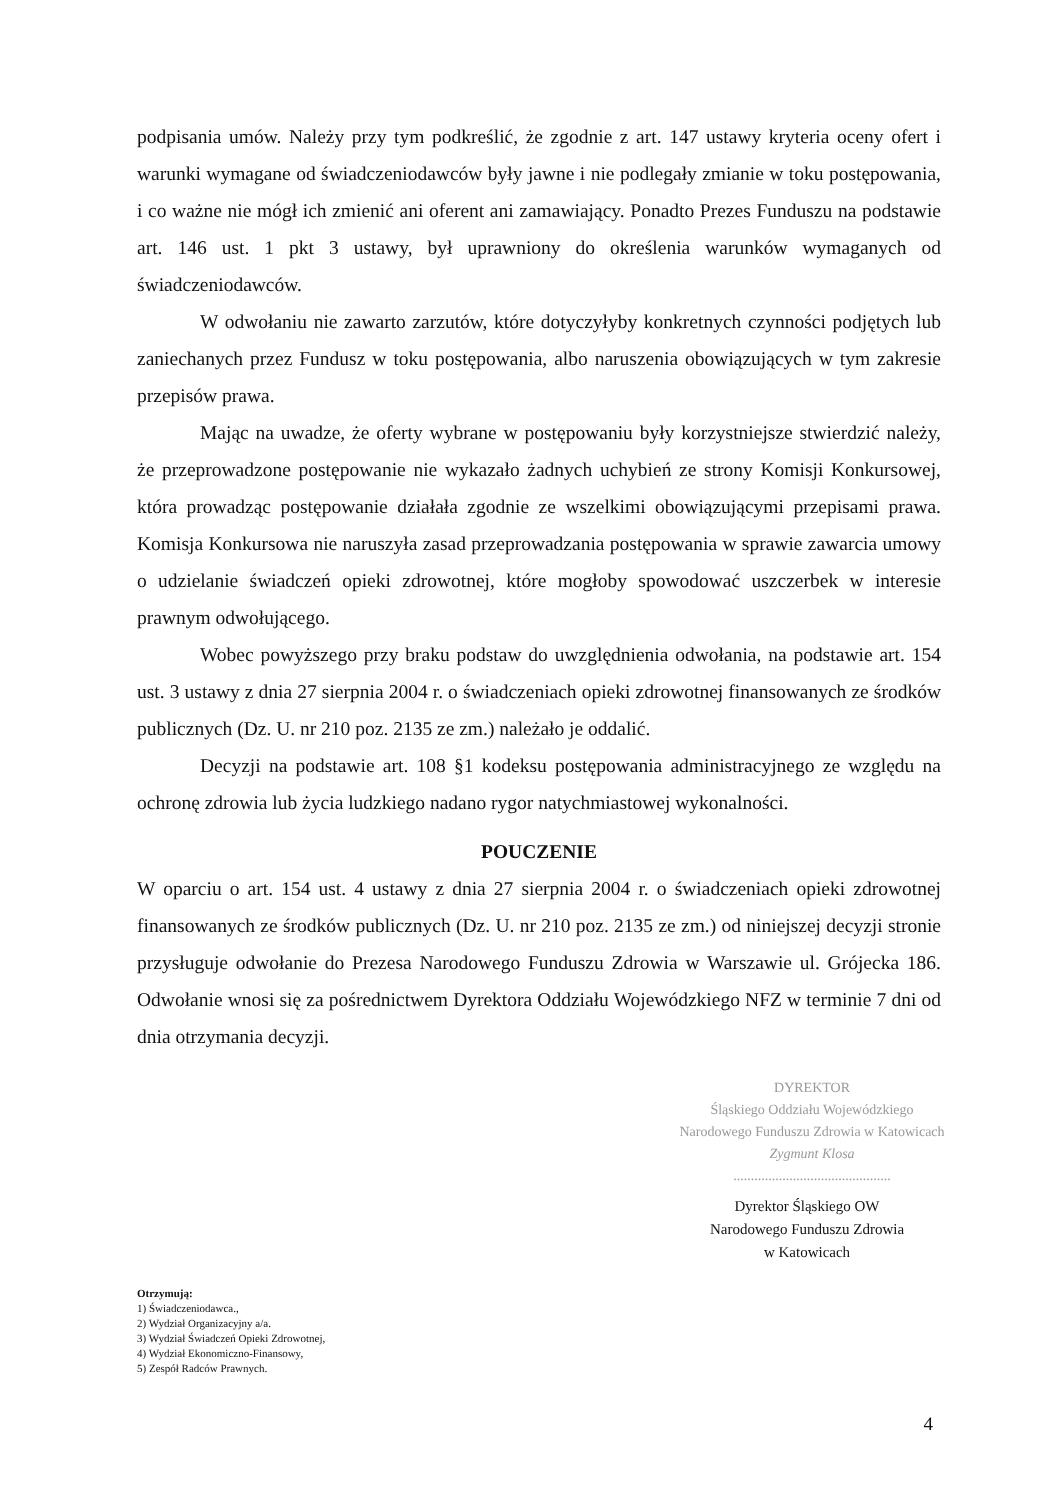podpisania umów. Należy przy tym podkreślić, że zgodnie z art. 147 ustawy kryteria oceny ofert i warunki wymagane od świadczeniodawców były jawne i nie podlegały zmianie w toku postępowania, i co ważne nie mógł ich zmienić ani oferent ani zamawiający. Ponadto Prezes Funduszu na podstawie art. 146 ust. 1 pkt 3 ustawy, był uprawniony do określenia warunków wymaganych od świadczeniodawców.
W odwołaniu nie zawarto zarzutów, które dotyczyłyby konkretnych czynności podjętych lub zaniechanych przez Fundusz w toku postępowania, albo naruszenia obowiązujących w tym zakresie przepisów prawa.
Mając na uwadze, że oferty wybrane w postępowaniu były korzystniejsze stwierdzić należy, że przeprowadzone postępowanie nie wykazało żadnych uchybień ze strony Komisji Konkursowej, która prowadząc postępowanie działała zgodnie ze wszelkimi obowiązującymi przepisami prawa. Komisja Konkursowa nie naruszyła zasad przeprowadzania postępowania w sprawie zawarcia umowy o udzielanie świadczeń opieki zdrowotnej, które mogłoby spowodować uszczerbek w interesie prawnym odwołującego.
Wobec powyższego przy braku podstaw do uwzględnienia odwołania, na podstawie art. 154 ust. 3 ustawy z dnia 27 sierpnia 2004 r. o świadczeniach opieki zdrowotnej finansowanych ze środków publicznych (Dz. U. nr 210 poz. 2135 ze zm.) należało je oddalić.
Decyzji na podstawie art. 108 §1 kodeksu postępowania administracyjnego ze względu na ochronę zdrowia lub życia ludzkiego nadano rygor natychmiastowej wykonalności.
POUCZENIE
W oparciu o art. 154 ust. 4 ustawy z dnia 27 sierpnia 2004 r. o świadczeniach opieki zdrowotnej finansowanych ze środków publicznych (Dz. U. nr 210 poz. 2135 ze zm.) od niniejszej decyzji stronie przysługuje odwołanie do Prezesa Narodowego Funduszu Zdrowia w Warszawie ul. Grójecka 186. Odwołanie wnosi się za pośrednictwem Dyrektora Oddziału Wojewódzkiego NFZ w terminie 7 dni od dnia otrzymania decyzji.
DYREKTOR
Śląskiego Oddziału Wojewódzkiego
Narodowego Funduszu Zdrowia w Katowicach
Zygmunt Klosa
.............................................
Dyrektor Śląskiego OW
Narodowego Funduszu Zdrowia
w Katowicach
Otrzymują:
1) Świadczeniodawca.,
2) Wydział Organizacyjny a/a.
3) Wydział Świadczeń Opieki Zdrowotnej,
4) Wydział Ekonomiczno-Finansowy,
5) Zespół Radców Prawnych.
4